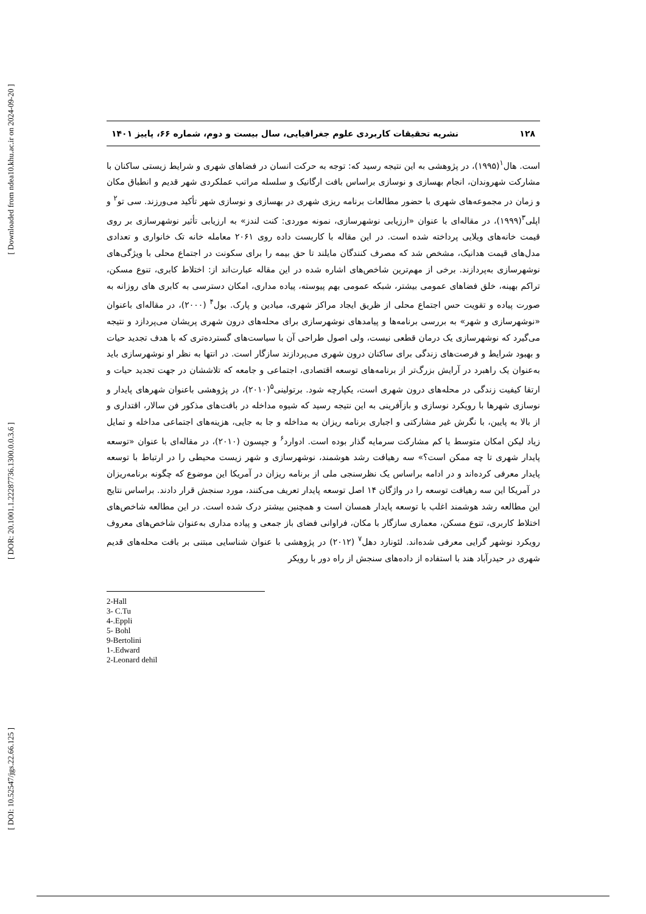[ Downloaded from ndea10.khu.ac.ir on 2024-09-20 ]
[ DOR: 20.1001.1.22287736.1300.0.0.3.6 ]
[ DOI: 10.52547/jgs.22.66.125 ]
۱۲۸ نشریه تحقیقات کاربردی علوم جغرافیایی، سال بیست و دوم، شماره ۶۶، پاییز ۱۴۰۱
است. هال<sup>۱</sup>(۱۹۹۵)، در پژوهشی به این نتیجه رسید که: توجه به حرکت انسان در فضاهای شهری و شرایط زیستی ساکنان با مشارکت شهروندان، انجام بهسازی و نوسازی براساس بافت ارگانیک و سلسله مراتب عملکردی شهر قدیم و انطباق مکان و زمان در مجموعه‌های شهری با حضور مطالعات برنامه ریزی شهری در بهسازی و نوسازی شهر تأکید می‌ورزند. سی تو<sup>۲</sup> و اپلی<sup>۳</sup>(۱۹۹۹)، در مقاله‌ای با عنوان «ارزیابی نوشهرسازی، نمونه موردی: کنت لندز» به ارزیابی تأثیر نوشهرسازی بر روی قیمت خانه‌های ویلایی پرداخته شده است. در این مقاله با کاربست داده روی ۲۰۶۱ معامله خانه تک خانواری و تعدادی مدل‌های قیمت هدانیک، مشخص شد که مصرف کنندگان مایلند تا حق بیمه را برای سکونت در اجتماع محلی با ویژگی‌های نوشهرسازی به‌پردازند. برخی از مهم‌ترین شاخص‌های اشاره شده در این مقاله عبارت‌اند از: اختلاط کابری، تنوع مسکن، تراکم بهینه، خلق فضاهای عمومی بیشتر، شبکه عمومی بهم پیوسته، پیاده مداری، امکان دسترسی به کابری های روزانه به صورت پیاده و تقویت حس اجتماع محلی از ظریق ایجاد مراکز شهری، میادین و پارک. بول<sup>۴</sup> (۲۰۰۰)، در مقاله‌ای باعنوان «نوشهرسازی و شهر» به بررسی برنامه‌ها و پیامدهای نوشهرسازی برای محله‌های درون شهری پریشان می‌پردازد و نتیجه می‌گیرد که نوشهرسازی یک درمان قطعی نیست، ولی اصول طراحی آن با سیاست‌های گسترده‌تری که با هدف تجدید حیات و بهبود شرایط و فرصت‌های زندگی برای ساکنان درون شهری می‌پردازند سازگار است. در انتها به نظر او نوشهرسازی باید به‌عنوان یک راهبرد در آرایش بزرگ‌تر از برنامه‌های توسعه اقتصادی، اجتماعی و جامعه که تلاششان در جهت تجدید حیات و ارتقا کیفیت زندگی در محله‌های درون شهری است، یکپارچه شود. برتولینی<sup>۵</sup>(۲۰۱۰)، در پژوهشی باعنوان شهرهای پایدار و نوسازی شهرها با رویکرد نوسازی و بازآفرینی به این نتیجه رسید که شیوه مداخله در بافت‌های مذکور فن سالار، اقتداری و از بالا به پایین، با نگرش غیر مشارکتی و اجباری برنامه ریزان به مداخله و جا به جایی، هزینه‌های اجتماعی مداخله و تمایل زیاد لیکن امکان متوسط یا کم مشارکت سرمایه گذار بوده است. ادوارد<sup>۶</sup> و جپسون (۲۰۱۰)، در مقاله‌ای با عنوان «توسعه پایدار شهری تا چه ممکن است؟» سه رهیافت رشد هوشمند، نوشهرسازی و شهر زیست محیطی را در ارتباط با توسعه پایدار معرفی کرده‌اند و در ادامه براساس یک نظرسنجی ملی از برنامه ریزان در آمریکا این موضوع که چگونه برنامه‌ریزان در آمریکا این سه رهیافت توسعه را در واژگان ۱۴ اصل توسعه پایدار تعریف می‌کنند، مورد سنجش قرار دادند. براساس نتایج این مطالعه رشد هوشمند اغلب با توسعه پایدار همسان است و همچنین بیشتر درک شده است. در این مطالعه شاخص‌های اختلاط کاربری، تنوع مسکن، معماری سازگار با مکان، فراوانی فضای باز جمعی و پیاده مداری به‌عنوان شاخص‌های معروف رویکرد نوشهر گرایی معرفی شده‌اند. لئونارد دهل<sup>۷</sup> (۲۰۱۲) در پژوهشی با عنوان شناسایی مبتنی بر بافت محله‌های قدیم شهری در حیدرآباد هند با استفاده از داده‌های سنجش از راه دور با رویکر
2-Hall
3- C.Tu
4-.Eppli
5- Bohl
9-Bertolini
1-.Edward
2-Leonard dehil